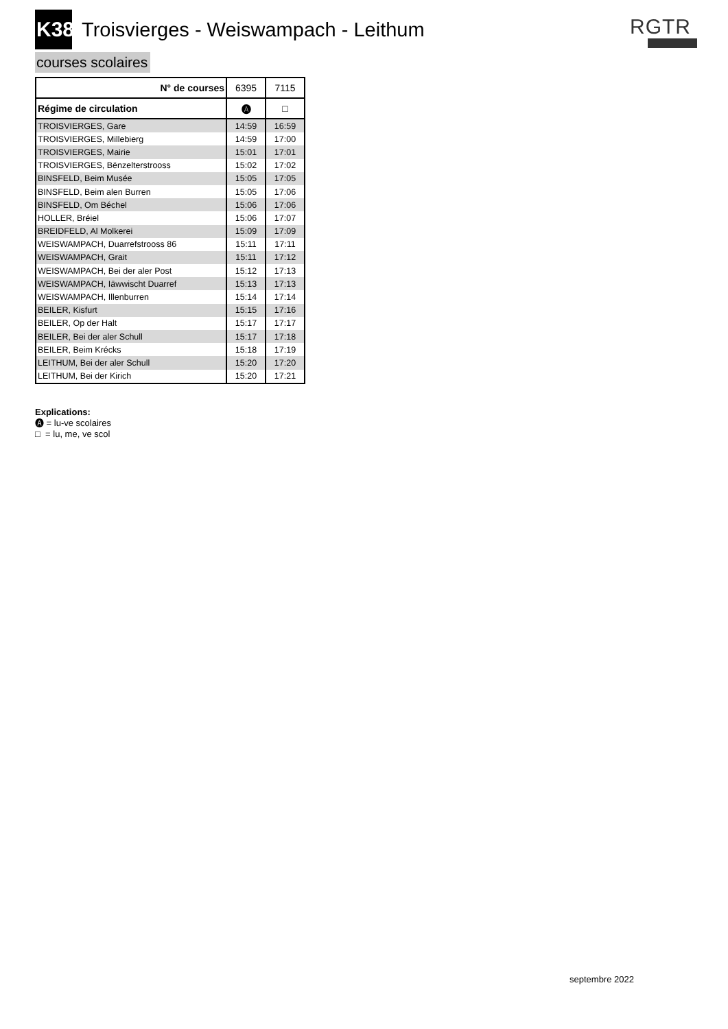K38
Troisvierges - Weiswampach - Leithum
RGTR
courses scolaires
| N° de courses | 6395 | 7115 |
| --- | --- | --- |
| Régime de circulation | 🅐 | □ |
| TROISVIERGES, Gare | 14:59 | 16:59 |
| TROISVIERGES, Millebierg | 14:59 | 17:00 |
| TROISVIERGES, Mairie | 15:01 | 17:01 |
| TROISVIERGES, Bënzelterstrooss | 15:02 | 17:02 |
| BINSFELD, Beim Musée | 15:05 | 17:05 |
| BINSFELD, Beim alen Burren | 15:05 | 17:06 |
| BINSFELD, Om Béchel | 15:06 | 17:06 |
| HOLLER, Bréiel | 15:06 | 17:07 |
| BREIDFELD, Al Molkerei | 15:09 | 17:09 |
| WEISWAMPACH, Duarrefstrooss 86 | 15:11 | 17:11 |
| WEISWAMPACH, Grait | 15:11 | 17:12 |
| WEISWAMPACH, Bei der aler Post | 15:12 | 17:13 |
| WEISWAMPACH, Iäwwischt Duarref | 15:13 | 17:13 |
| WEISWAMPACH, Illenburren | 15:14 | 17:14 |
| BEILER, Kisfurt | 15:15 | 17:16 |
| BEILER, Op der Halt | 15:17 | 17:17 |
| BEILER, Bei der aler Schull | 15:17 | 17:18 |
| BEILER, Beim Krécks | 15:18 | 17:19 |
| LEITHUM, Bei der aler Schull | 15:20 | 17:20 |
| LEITHUM, Bei der Kirich | 15:20 | 17:21 |
Explications:
🅐 = lu-ve scolaires
□ = lu, me, ve scol
septembre 2022